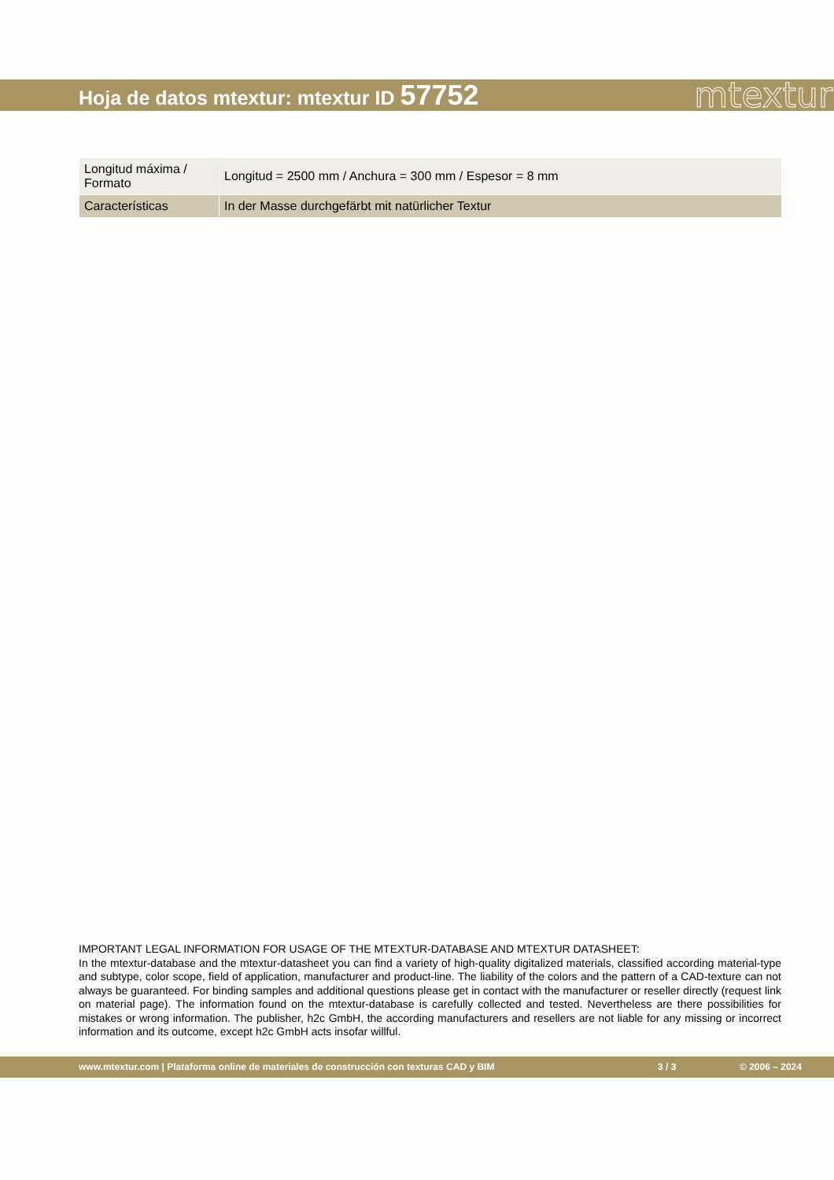Hoja de datos mtextur: mtextur ID 57752
mtextur
| Longitud máxima / Formato | Longitud = 2500 mm / Anchura = 300 mm / Espesor = 8 mm |
| Características | In der Masse durchgefärbt mit natürlicher Textur |
IMPORTANT LEGAL INFORMATION FOR USAGE OF THE MTEXTUR-DATABASE AND MTEXTUR DATASHEET:
In the mtextur-database and the mtextur-datasheet you can find a variety of high-quality digitalized materials, classified according material-type and subtype, color scope, field of application, manufacturer and product-line. The liability of the colors and the pattern of a CAD-texture can not always be guaranteed. For binding samples and additional questions please get in contact with the manufacturer or reseller directly (request link on material page). The information found on the mtextur-database is carefully collected and tested. Nevertheless are there possibilities for mistakes or wrong information. The publisher, h2c GmbH, the according manufacturers and resellers are not liable for any missing or incorrect information and its outcome, except h2c GmbH acts insofar willful.
www.mtextur.com | Plataforma online de materiales de construcción con texturas CAD y BIM 3 / 3 © 2006 – 2024